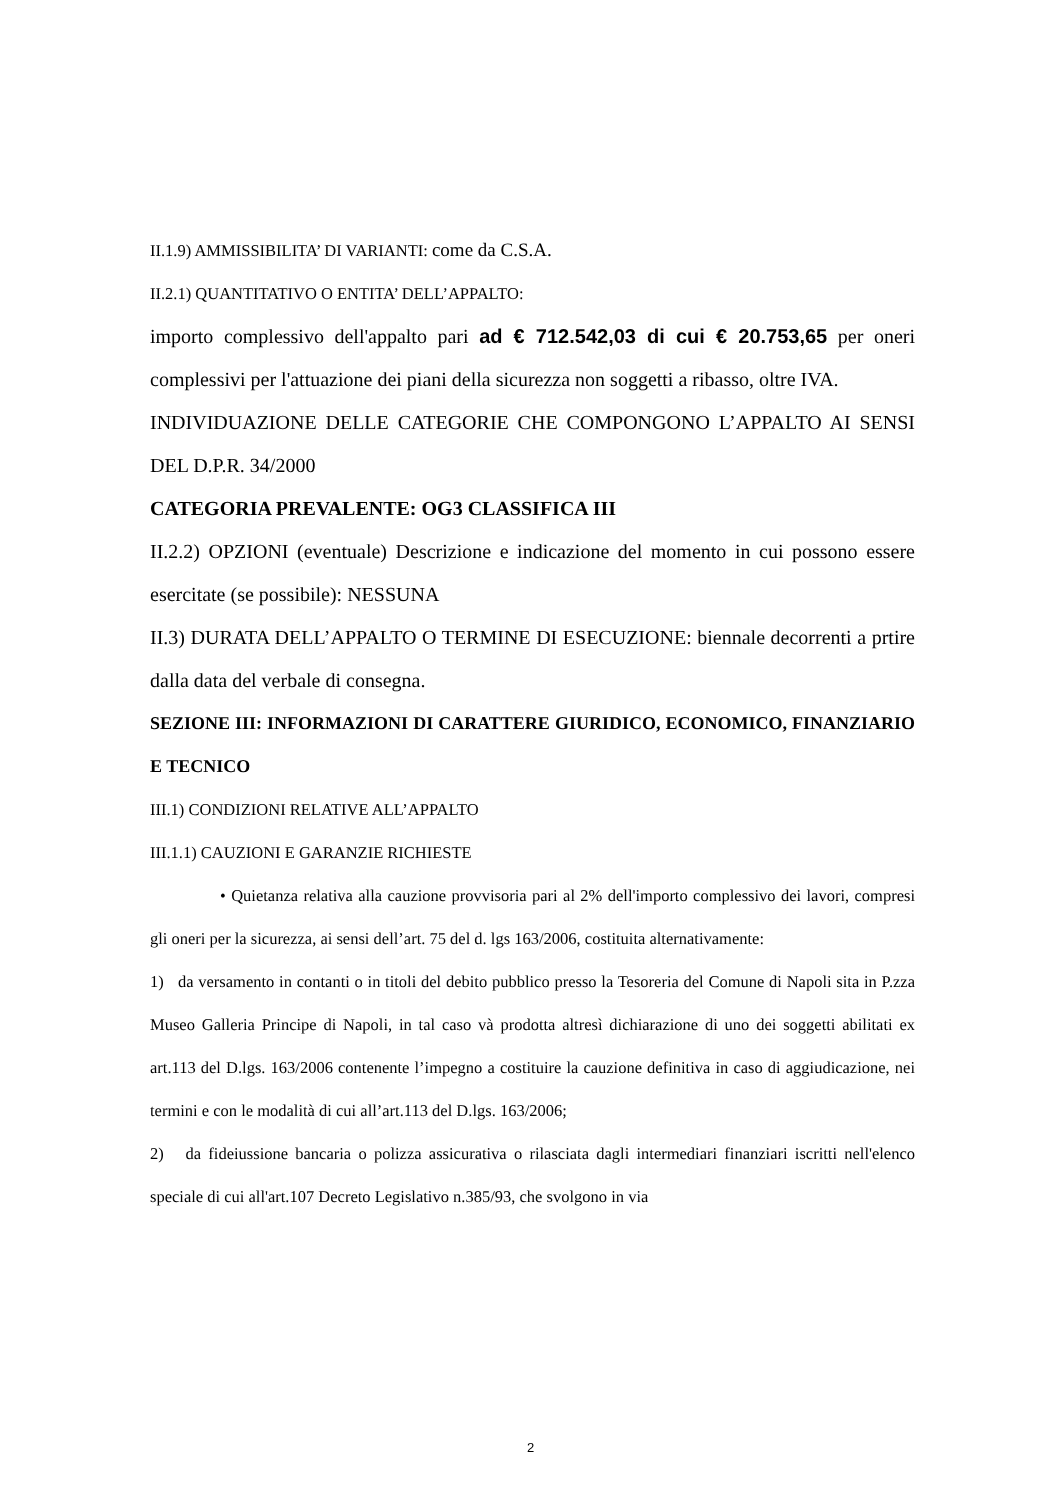II.1.9) AMMISSIBILITA’ DI VARIANTI: come da C.S.A.
II.2.1) QUANTITATIVO O ENTITA’ DELL’APPALTO:
importo complessivo dell'appalto pari ad € 712.542,03 di cui € 20.753,65 per oneri complessivi per l'attuazione dei piani della sicurezza non soggetti a ribasso, oltre IVA.
INDIVIDUAZIONE DELLE CATEGORIE CHE COMPONGONO L’APPALTO AI SENSI DEL D.P.R. 34/2000
CATEGORIA PREVALENTE: OG3 CLASSIFICA III
II.2.2) OPZIONI (eventuale) Descrizione e indicazione del momento in cui possono essere esercitate (se possibile): NESSUNA
II.3) DURATA DELL’APPALTO O TERMINE DI ESECUZIONE: biennale decorrenti a prtire dalla data del verbale di consegna.
SEZIONE III: INFORMAZIONI DI CARATTERE GIURIDICO, ECONOMICO, FINANZIARIO E TECNICO
III.1) CONDIZIONI RELATIVE ALL’APPALTO
III.1.1) CAUZIONI E GARANZIE RICHIESTE
• Quietanza relativa alla cauzione provvisoria pari al 2% dell'importo complessivo dei lavori, compresi gli oneri per la sicurezza, ai sensi dell’art. 75 del d. lgs 163/2006, costituita alternativamente:
1) da versamento in contanti o in titoli del debito pubblico presso la Tesoreria del Comune di Napoli sita in P.zza Museo Galleria Principe di Napoli, in tal caso và prodotta altresì dichiarazione di uno dei soggetti abilitati ex art.113 del D.lgs. 163/2006 contenente l’impegno a costituire la cauzione definitiva in caso di aggiudicazione, nei termini e con le modalità di cui all’art.113 del D.lgs. 163/2006;
2) da fideiussione bancaria o polizza assicurativa o rilasciata dagli intermediari finanziari iscritti nell'elenco speciale di cui all'art.107 Decreto Legislativo n.385/93, che svolgono in via
2